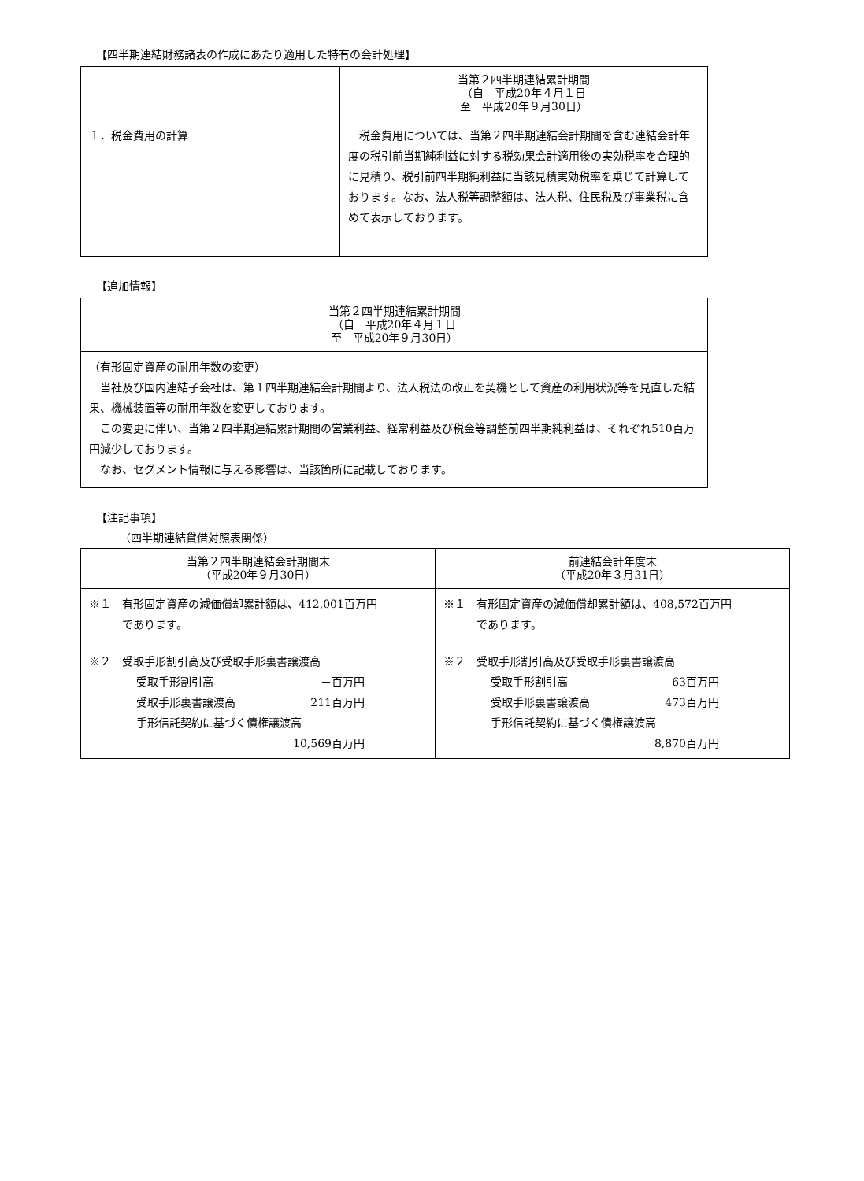【四半期連結財務諸表の作成にあたり適用した特有の会計処理】
| | 当第２四半期連結累計期間 （自 平成20年４月１日 至 平成20年９月30日） |
| --- | --- |
| １．税金費用の計算 | 税金費用については、当第２四半期連結会計期間を含む連結会計年度の税引前当期純利益に対する税効果会計適用後の実効税率を合理的に見積り、税引前四半期純利益に当該見積実効税率を乗じて計算しております。なお、法人税等調整額は、法人税、住民税及び事業税に含めて表示しております。 |
【追加情報】
| 当第２四半期連結累計期間 （自 平成20年４月１日 至 平成20年９月30日） |
| --- |
| （有形固定資産の耐用年数の変更） 当社及び国内連結子会社は、第１四半期連結会計期間より、法人税法の改正を契機として資産の利用状況等を見直した結果、機械装置等の耐用年数を変更しております。 この変更に伴い、当第２四半期連結累計期間の営業利益、経常利益及び税金等調整前四半期純利益は、それぞれ510百万円減少しております。 なお、セグメント情報に与える影響は、当該箇所に記載しております。 |
【注記事項】
（四半期連結貸借対照表関係）
| 当第２四半期連結会計期間末 （平成20年９月30日） | 前連結会計年度末 （平成20年３月31日） |
| --- | --- |
| ※１ 有形固定資産の減価償却累計額は、412,001百万円 であります。 | ※１ 有形固定資産の減価償却累計額は、408,572百万円 であります。 |
| ※２ 受取手形割引高及び受取手形裏書譲渡高 受取手形割引高 －百万円 受取手形裏書譲渡高 211百万円 手形信託契約に基づく債権譲渡高 10,569百万円 | ※２ 受取手形割引高及び受取手形裏書譲渡高 受取手形割引高 63百万円 受取手形裏書譲渡高 473百万円 手形信託契約に基づく債権譲渡高 8,870百万円 |